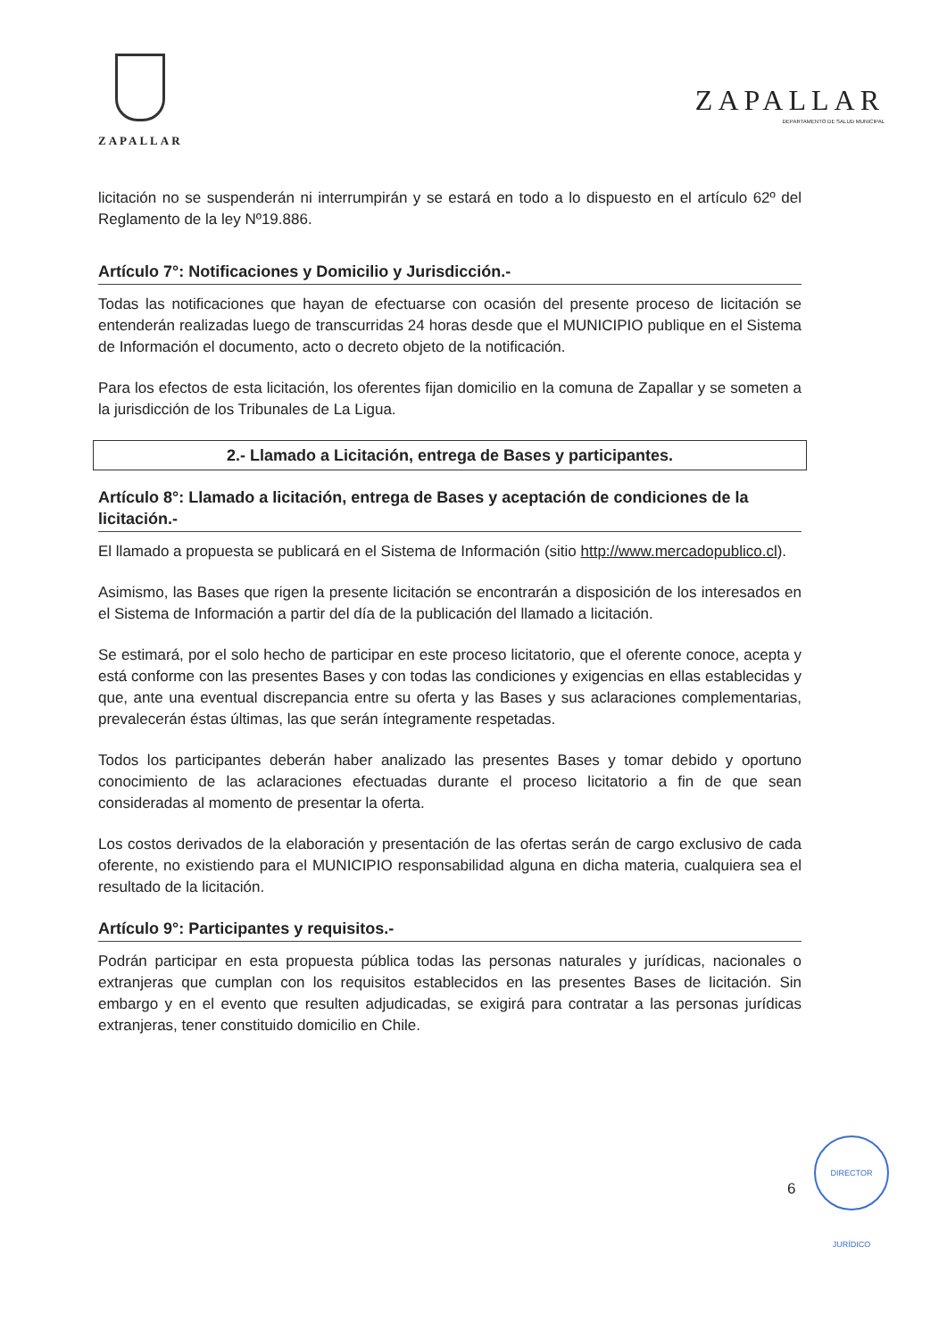ZAPALLAR
ZAPALLAR
DEPARTAMENTO DE SALUD MUNICIPAL
licitación no se suspenderán ni interrumpirán y se estará en todo a lo dispuesto en el artículo 62º del Reglamento de la ley Nº19.886.
Artículo 7°: Notificaciones y Domicilio y Jurisdicción.-
Todas las notificaciones que hayan de efectuarse con ocasión del presente proceso de licitación se entenderán realizadas luego de transcurridas 24 horas desde que el MUNICIPIO publique en el Sistema de Información el documento, acto o decreto objeto de la notificación.
Para los efectos de esta licitación, los oferentes fijan domicilio en la comuna de Zapallar y se someten a la jurisdicción de los Tribunales de La Ligua.
2.- Llamado a Licitación, entrega de Bases y participantes.
Artículo 8°: Llamado a licitación, entrega de Bases y aceptación de condiciones de la licitación.-
El llamado a propuesta se publicará en el Sistema de Información (sitio http://www.mercadopublico.cl).
Asimismo, las Bases que rigen la presente licitación se encontrarán a disposición de los interesados en el Sistema de Información a partir del día de la publicación del llamado a licitación.
Se estimará, por el solo hecho de participar en este proceso licitatorio, que el oferente conoce, acepta y está conforme con las presentes Bases y con todas las condiciones y exigencias en ellas establecidas y que, ante una eventual discrepancia entre su oferta y las Bases y sus aclaraciones complementarias, prevalecerán éstas últimas, las que serán íntegramente respetadas.
Todos los participantes deberán haber analizado las presentes Bases y tomar debido y oportuno conocimiento de las aclaraciones efectuadas durante el proceso licitatorio a fin de que sean consideradas al momento de presentar la oferta.
Los costos derivados de la elaboración y presentación de las ofertas serán de cargo exclusivo de cada oferente, no existiendo para el MUNICIPIO responsabilidad alguna en dicha materia, cualquiera sea el resultado de la licitación.
Artículo 9°: Participantes y requisitos.-
Podrán participar en esta propuesta pública todas las personas naturales y jurídicas, nacionales o extranjeras que cumplan con los requisitos establecidos en las presentes Bases de licitación. Sin embargo y en el evento que resulten adjudicadas, se exigirá para contratar a las personas jurídicas extranjeras, tener constituido domicilio en Chile.
6
DIRECTOR JURÍDICO